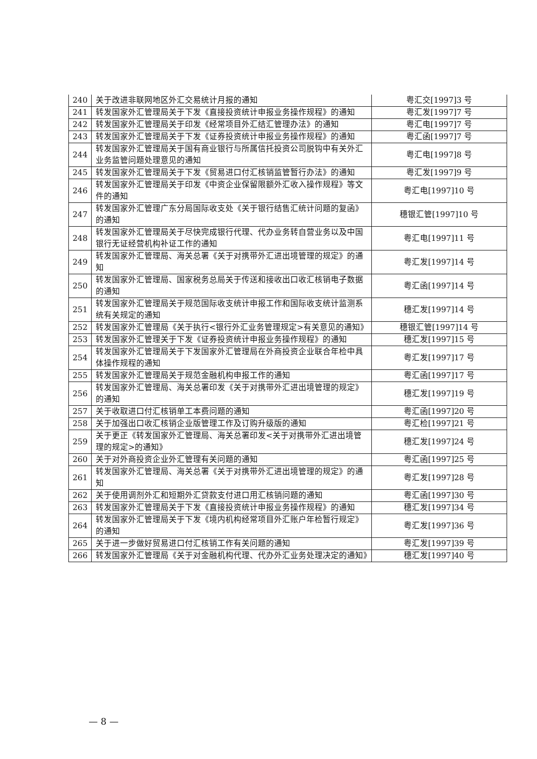| 240 | 关于改进非联网地区外汇交易统计月报的通知 | 粤汇交[1997]3 号 |
| 241 | 转发国家外汇管理局关于下发《直接投资统计申报业务操作规程》的通知 | 粤汇发[1997]7 号 |
| 242 | 转发国家外汇管理局关于印发《经常项目外汇结汇管理办法》的通知 | 粤汇电[1997]7 号 |
| 243 | 转发国家外汇管理局关于下发《证券投资统计申报业务操作规程》的通知 | 粤汇函[1997]7 号 |
| 244 | 转发国家外汇管理局关于国有商业银行与所属信托投资公司脱钩中有关外汇业务监管问题处理意见的通知 | 粤汇电[1997]8 号 |
| 245 | 转发国家外汇管理局关于下发《贸易进口付汇核销监管暂行办法》的通知 | 粤汇发[1997]9 号 |
| 246 | 转发国家外汇管理局关于印发《中资企业保留限额外汇收入操作规程》等文件的通知 | 粤汇电[1997]10 号 |
| 247 | 转发国家外汇管理广东分局国际收支处《关于银行结售汇统计问题的复函》的通知 | 穗银汇管[1997]10 号 |
| 248 | 转发国家外汇管理局关于尽快完成银行代理、代办业务转自营业务以及中国银行无证经营机构补证工作的通知 | 粤汇电[1997]11 号 |
| 249 | 转发国家外汇管理局、海关总署《关于对携带外汇进出境管理的规定》的通知 | 粤汇发[1997]14 号 |
| 250 | 转发国家外汇管理局、国家税务总局关于传送和接收出口收汇核销电子数据的通知 | 粤汇函[1997]14 号 |
| 251 | 转发国家外汇管理局关于规范国际收支统计申报工作和国际收支统计监测系统有关规定的通知 | 穗汇发[1997]14 号 |
| 252 | 转发国家外汇管理局《关于执行<银行外汇业务管理规定>有关意见的通知》 | 穗银汇管[1997]14 号 |
| 253 | 转发国家外汇管理关于下发《证券投资统计申报业务操作规程》的通知 | 穗汇发[1997]15 号 |
| 254 | 转发国家外汇管理局关于下发国家外汇管理局在外商投资企业联合年检中具体操作规程的通知 | 粤汇发[1997]17 号 |
| 255 | 转发国家外汇管理局关于规范金融机构申报工作的通知 | 粤汇函[1997]17 号 |
| 256 | 转发国家外汇管理局、海关总署印发《关于对携带外汇进出境管理的规定》的通知 | 穗汇发[1997]19 号 |
| 257 | 关于收取进口付汇核销单工本费问题的通知 | 粤汇函[1997]20 号 |
| 258 | 关于加强出口收汇核销企业版管理工作及订购升级版的通知 | 粤汇检[1997]21 号 |
| 259 | 关于更正《转发国家外汇管理局、海关总署印发<关于对携带外汇进出境管理的规定>的通知》 | 穗汇发[1997]24 号 |
| 260 | 关于对外商投资企业外汇管理有关问题的通知 | 粤汇函[1997]25 号 |
| 261 | 转发国家外汇管理局、海关总署《关于对携带外汇进出境管理的规定》的通知 | 粤汇发[1997]28 号 |
| 262 | 关于使用调剂外汇和短期外汇贷款支付进口用汇核销问题的通知 | 粤汇函[1997]30 号 |
| 263 | 转发国家外汇管理局关于下发《直接投资统计申报业务操作规程》的通知 | 穗汇发[1997]34 号 |
| 264 | 转发国家外汇管理局关于下发《境内机构经常项目外汇账户年检暂行规定》的通知 | 粤汇发[1997]36 号 |
| 265 | 关于进一步做好贸易进口付汇核销工作有关问题的通知 | 粤汇发[1997]39 号 |
| 266 | 转发国家外汇管理局《关于对金融机构代理、代办外汇业务处理决定的通知》 | 穗汇发[1997]40 号 |
— 8 —